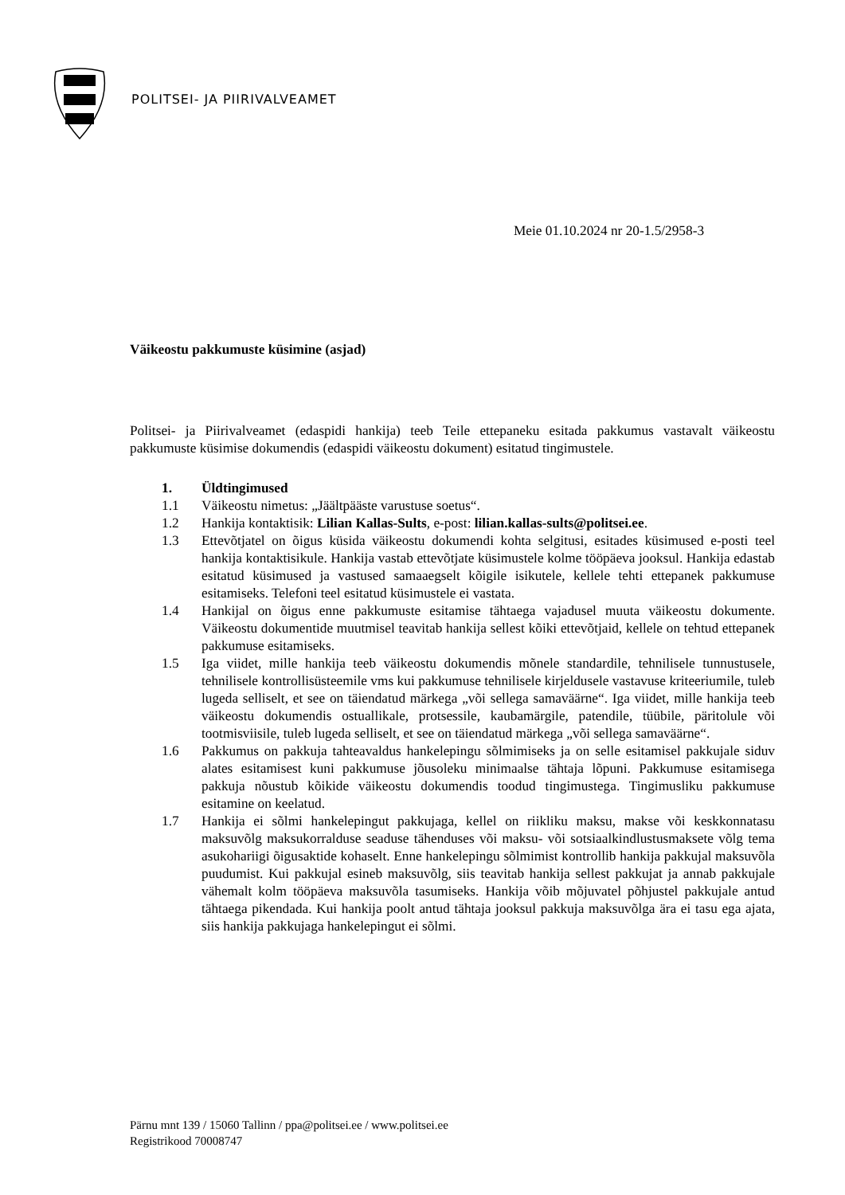POLITSEI- JA PIIRIVALVEAMET
Meie 01.10.2024 nr 20-1.5/2958-3
Väikeostu pakkumuste küsimine (asjad)
Politsei- ja Piirivalveamet (edaspidi hankija) teeb Teile ettepaneku esitada pakkumus vastavalt väikeostu pakkumuste küsimise dokumendis (edaspidi väikeostu dokument) esitatud tingimustele.
1. Üldtingimused
1.1 Väikeostu nimetus: „Jäältpääste varustuse soetus“.
1.2 Hankija kontaktisik: Lilian Kallas-Sults, e-post: lilian.kallas-sults@politsei.ee.
1.3 Ettevõtjatel on õigus küsida väikeostu dokumendi kohta selgitusi, esitades küsimused e-posti teel hankija kontaktisikule. Hankija vastab ettevõtjate küsimustele kolme tööpäeva jooksul. Hankija edastab esitatud küsimused ja vastused samaaegselt kõigile isikutele, kellele tehti ettepanek pakkumuse esitamiseks. Telefoni teel esitatud küsimustele ei vastata.
1.4 Hankijal on õigus enne pakkumuste esitamise tähtaega vajadusel muuta väikeostu dokumente. Väikeostu dokumentide muutmisel teavitab hankija sellest kõiki ettevõtjaid, kellele on tehtud ettepanek pakkumuse esitamiseks.
1.5 Iga viidet, mille hankija teeb väikeostu dokumendis mõnele standardile, tehnilisele tunnustusele, tehnilisele kontrollisüsteemile vms kui pakkumuse tehnilisele kirjeldusele vastavuse kriteeriumile, tuleb lugeda selliselt, et see on täiendatud märkega „või sellega samaväärne“. Iga viidet, mille hankija teeb väikeostu dokumendis ostuallikale, protsessile, kaubamärgile, patendile, tüübile, päritolule või tootmisviisile, tuleb lugeda selliselt, et see on täiendatud märkega „või sellega samaväärne“.
1.6 Pakkumus on pakkuja tahteavaldus hankelepingu sõlmimiseks ja on selle esitamisel pakkujale siduv alates esitamisest kuni pakkumuse jõusoleku minimaalse tähtaja lõpuni. Pakkumuse esitamisega pakkuja nõustub kõikide väikeostu dokumendis toodud tingimustega. Tingimusliku pakkumuse esitamine on keelatud.
1.7 Hankija ei sõlmi hankelepingut pakkujaga, kellel on riikliku maksu, makse või keskkonnatasu maksuvõlg maksukorralduse seaduse tähenduses või maksu- või sotsiaalkindlustusmaksete võlg tema asukohariigi õigusaktide kohaselt. Enne hankelepingu sõlmimist kontrollib hankija pakkujal maksuvõla puudumist. Kui pakkujal esineb maksuvõlg, siis teavitab hankija sellest pakkujat ja annab pakkujale vähemalt kolm tööpäeva maksuvõla tasumiseks. Hankija võib mõjuvatel põhjustel pakkujale antud tähtaega pikendada. Kui hankija poolt antud tähtaja jooksul pakkuja maksuvõlga ära ei tasu ega ajata, siis hankija pakkujaga hankelepingut ei sõlmi.
Pärnu mnt 139 / 15060 Tallinn / ppa@politsei.ee / www.politsei.ee
Registrikood 70008747